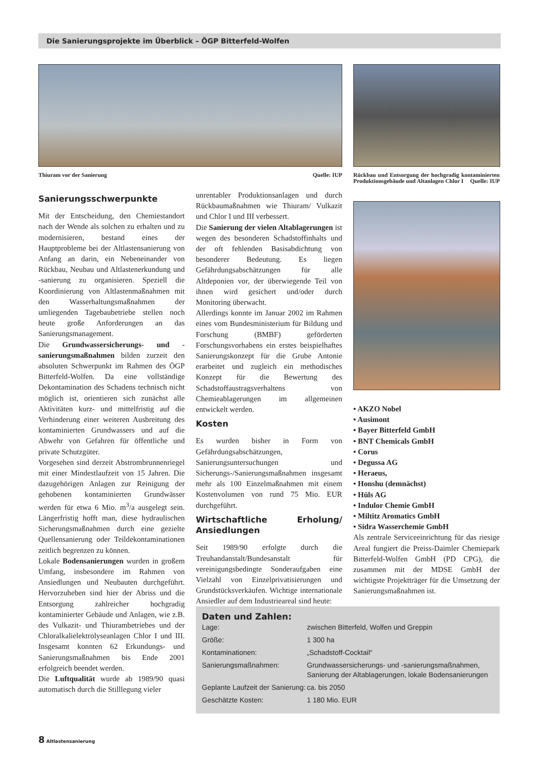Die Sanierungsprojekte im Überblick – ÖGP Bitterfeld-Wolfen
Thiuram vor der Sanierung Quelle: IUP
Rückbau und Entsorgung der hochgradig kontaminierten Produktionsgebäude und Altanlagen Chlor I Quelle: IUP
Sanierungsschwerpunkte
Mit der Entscheidung, den Chemiestandort nach der Wende als solchen zu erhalten und zu modernisieren, bestand eines der Hauptprobleme bei der Altlastensanierung von Anfang an darin, ein Nebeneinander von Rückbau, Neubau und Altlastenerkundung und -sanierung zu organisieren. Speziell die Koordinierung von Altlastenmaßnahmen mit den Wasserhaltungsmaßnahmen der umliegenden Tagebaubetriebe stellen noch heute große Anforderungen an das Sanierungsmanagement.
Die Grundwassersicherungs- und -sanierungsmaßnahmen bilden zurzeit den absoluten Schwerpunkt im Rahmen des ÖGP Bitterfeld-Wolfen. Da eine vollständige Dekontamination des Schadens technisch nicht möglich ist, orientieren sich zunächst alle Aktivitäten kurz- und mittelfristig auf die Verhinderung einer weiteren Ausbreitung des kontaminierten Grundwassers und auf die Abwehr von Gefahren für öffentliche und private Schutzgüter.
Vorgesehen sind derzeit Abstrombrunnenriegel mit einer Mindestlaufzeit von 15 Jahren. Die dazugehörigen Anlagen zur Reinigung der gehobenen kontaminierten Grundwässer werden für etwa 6 Mio. m<sup>3</sup>/a ausgelegt sein. Längerfristig hofft man, diese hydraulischen Sicherungsmaßnahmen durch eine gezielte Quellensanierung oder Teildekontaminationen zeitlich begrenzen zu können.
Lokale Bodensanierungen wurden in großem Umfang, insbesondere im Rahmen von Ansiedlungen und Neubauten durchgeführt. Hervorzuheben sind hier der Abriss und die Entsorgung zahlreicher hochgradig kontaminierter Gebäude und Anlagen, wie z.B. des Vulkazit- und Thiurambetriebes und der Chloralkalielektrolyseanlagen Chlor I und III. Insgesamt konnten 62 Erkundungs- und Sanierungsmaßnahmen bis Ende 2001 erfolgreich beendet werden.
Die Luftqualität wurde ab 1989/90 quasi automatisch durch die Stilllegung vieler
unrentabler Produktionsanlagen und durch Rückbaumaßnahmen wie Thiuram/ Vulkazit und Chlor I und III verbessert.
Die Sanierung der vielen Altablagerungen ist wegen des besonderen Schadstoffinhalts und der oft fehlenden Basisabdichtung von besonderer Bedeutung. Es liegen Gefährdungsabschätzungen für alle Altdeponien vor, der überwiegende Teil von ihnen wird gesichert und/oder durch Monitoring überwacht.
Allerdings konnte im Januar 2002 im Rahmen eines vom Bundesministerium für Bildung und Forschung (BMBF) geförderten Forschungsvorhabens ein erstes beispielhaftes Sanierungskonzept für die Grube Antonie erarbeitet und zugleich ein methodisches Konzept für die Bewertung des Schadstoffaustragsverhaltens von Chemieablagerungen im allgemeinen entwickelt werden.
Kosten
Es wurden bisher in Form von Gefährdungsabschätzungen, Sanierungsuntersuchungen und Sicherungs-/Sanierungsmaßnahmen insgesamt mehr als 100 Einzelmaßnahmen mit einem Kostenvolumen von rund 75 Mio. EUR durchgeführt.
Wirtschaftliche Erholung/ Ansiedlungen
Seit 1989/90 erfolgte durch die Treuhandanstalt/Bundesanstalt für vereinigungsbedingte Sonderaufgaben eine Vielzahl von Einzelprivatisierungen und Grundstücksverkäufen. Wichtige internationale Ansiedler auf dem Industrieareal sind heute:
• AKZO Nobel
• Ausimont
• Bayer Bitterfeld GmbH
• BNT Chemicals GmbH
• Corus
• Degussa AG
• Heraeus,
• Honshu (demnächst)
• Hüls AG
• Indulor Chemie GmbH
• Miltitz Aromatics GmbH
• Sidra Wasserchemie GmbH
Als zentrale Serviceeinrichtung für das riesige Areal fungiert die Preiss-Daimler Chemiepark Bitterfeld-Wolfen GmbH (PD CPG), die zusammen mit der MDSE GmbH der wichtigste Projektträger für die Umsetzung der Sanierungsmaßnahmen ist.
Daten und Zahlen:
| Lage: | zwischen Bitterfeld, Wolfen und Greppin |
| Größe: | 1 300 ha |
| Kontaminationen: | „Schadstoff-Cocktail“ |
| Sanierungsmaßnahmen: | Grundwassersicherungs- und -sanierungsmaßnahmen, Sanierung der Altablagerungen, lokale Bodensanierungen |
| Geplante Laufzeit der Sanierung: | ca. bis 2050 |
| Geschätzte Kosten: | 1 180 Mio. EUR |
8 Altlastensanierung